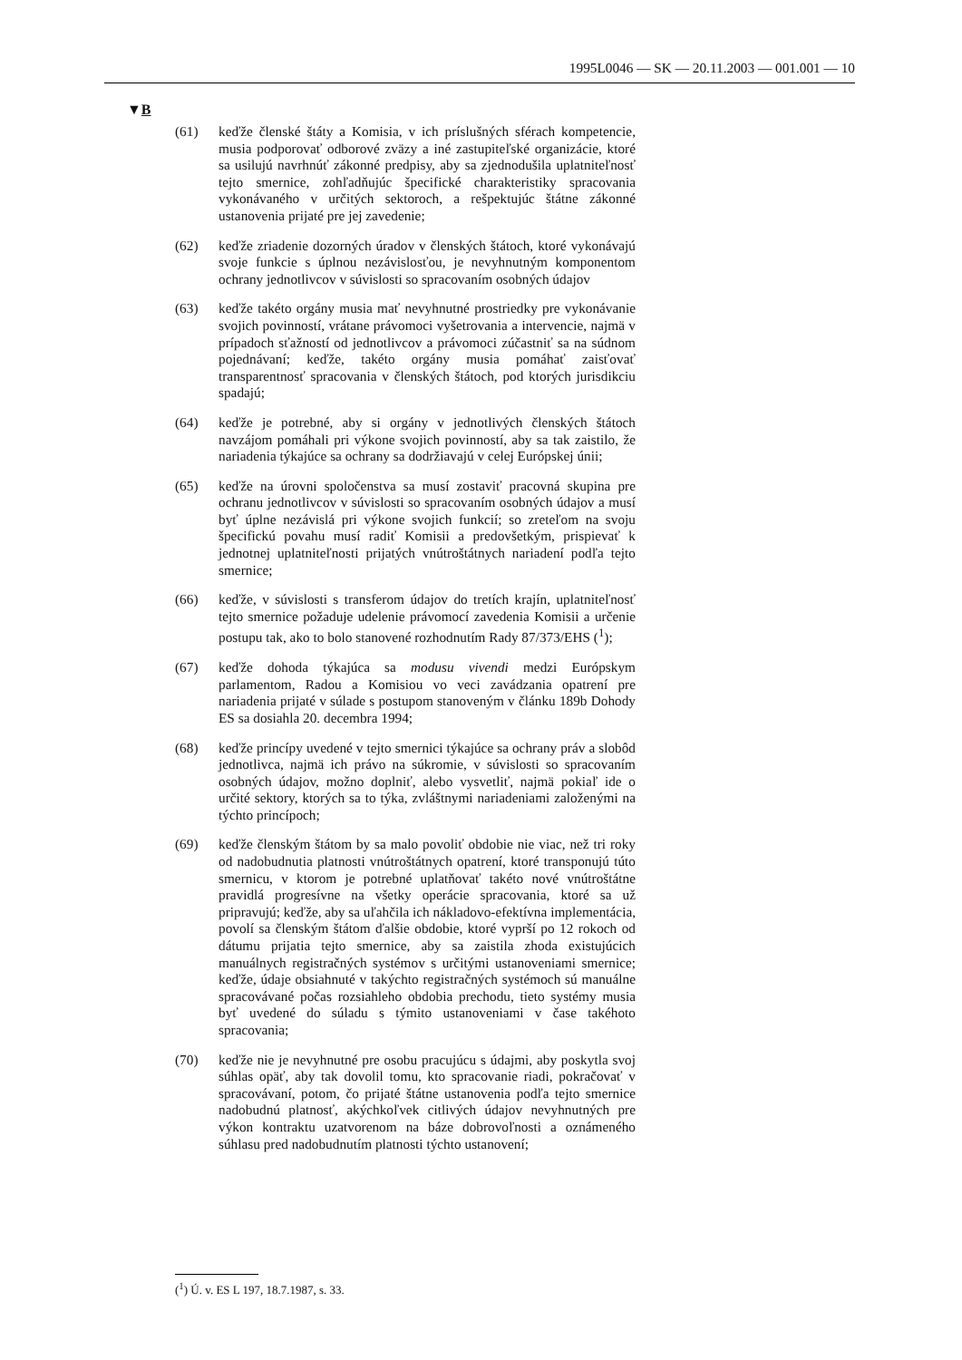1995L0046 — SK — 20.11.2003 — 001.001 — 10
▼B
(61) keďže členské štáty a Komisia, v ich príslušných sférach kompetencie, musia podporovať odborové zväzy a iné zastupiteľské organizácie, ktoré sa usilujú navrhnúť zákonné predpisy, aby sa zjednodušila uplatniteľnosť tejto smernice, zohľadňujúc špecifické charakteristiky spracovania vykonávaného v určitých sektoroch, a rešpektujúc štátne zákonné ustanovenia prijaté pre jej zavedenie;
(62) keďže zriadenie dozorných úradov v členských štátoch, ktoré vykonávajú svoje funkcie s úplnou nezávislosťou, je nevyhnutným komponentom ochrany jednotlivcov v súvislosti so spracovaním osobných údajov
(63) keďže takéto orgány musia mať nevyhnutné prostriedky pre vykonávanie svojich povinností, vrátane právomoci vyšetrovania a intervencie, najmä v prípadoch sťažností od jednotlivcov a právomoci zúčastniť sa na súdnom pojednávaní; keďže, takéto orgány musia pomáhať zaisťovať transparentnosť spracovania v členských štátoch, pod ktorých jurisdikciu spadajú;
(64) keďže je potrebné, aby si orgány v jednotlivých členských štátoch navzájom pomáhali pri výkone svojich povinností, aby sa tak zaistilo, že nariadenia týkajúce sa ochrany sa dodržiavajú v celej Európskej únii;
(65) keďže na úrovni spoločenstva sa musí zostaviť pracovná skupina pre ochranu jednotlivcov v súvislosti so spracovaním osobných údajov a musí byť úplne nezávislá pri výkone svojich funkcií; so zreteľom na svoju špecifickú povahu musí radiť Komisii a predovšetkým, prispievať k jednotnej uplatniteľnosti prijatých vnútroštátnych nariadení podľa tejto smernice;
(66) keďže, v súvislosti s transferom údajov do tretích krajín, uplatniteľnosť tejto smernice požaduje udelenie právomocí zavedenia Komisii a určenie postupu tak, ako to bolo stanovené rozhodnutím Rady 87/373/EHS (<sup>1</sup>);
(67) keďže dohoda týkajúca sa modusu vivendi medzi Európskym parlamentom, Radou a Komisiou vo veci zavádzania opatrení pre nariadenia prijaté v súlade s postupom stanoveným v článku 189b Dohody ES sa dosiahla 20. decembra 1994;
(68) keďže princípy uvedené v tejto smernici týkajúce sa ochrany práv a slobôd jednotlivca, najmä ich právo na súkromie, v súvislosti so spracovaním osobných údajov, možno doplniť, alebo vysvetliť, najmä pokiaľ ide o určité sektory, ktorých sa to týka, zvláštnymi nariadeniami založenými na týchto princípoch;
(69) keďže členským štátom by sa malo povoliť obdobie nie viac, než tri roky od nadobudnutia platnosti vnútroštátnych opatrení, ktoré transponujú túto smernicu, v ktorom je potrebné uplatňovať takéto nové vnútroštátne pravidlá progresívne na všetky operácie spracovania, ktoré sa už pripravujú; keďže, aby sa uľahčila ich nákladovo-efektívna implementácia, povolí sa členským štátom ďalšie obdobie, ktoré vyprší po 12 rokoch od dátumu prijatia tejto smernice, aby sa zaistila zhoda existujúcich manuálnych registračných systémov s určitými ustanoveniami smernice; keďže, údaje obsiahnuté v takýchto registračných systémoch sú manuálne spracovávané počas rozsiahleho obdobia prechodu, tieto systémy musia byť uvedené do súladu s týmito ustanoveniami v čase takéhoto spracovania;
(70) keďže nie je nevyhnutné pre osobu pracujúcu s údajmi, aby poskytla svoj súhlas opäť, aby tak dovolil tomu, kto spracovanie riadi, pokračovať v spracovávaní, potom, čo prijaté štátne ustanovenia podľa tejto smernice nadobudnú platnosť, akýchkoľvek citlivých údajov nevyhnutných pre výkon kontraktu uzatvorenom na báze dobrovoľnosti a oznámeného súhlasu pred nadobudnutím platnosti týchto ustanovení;
(<sup>1</sup>) Ú. v. ES L 197, 18.7.1987, s. 33.